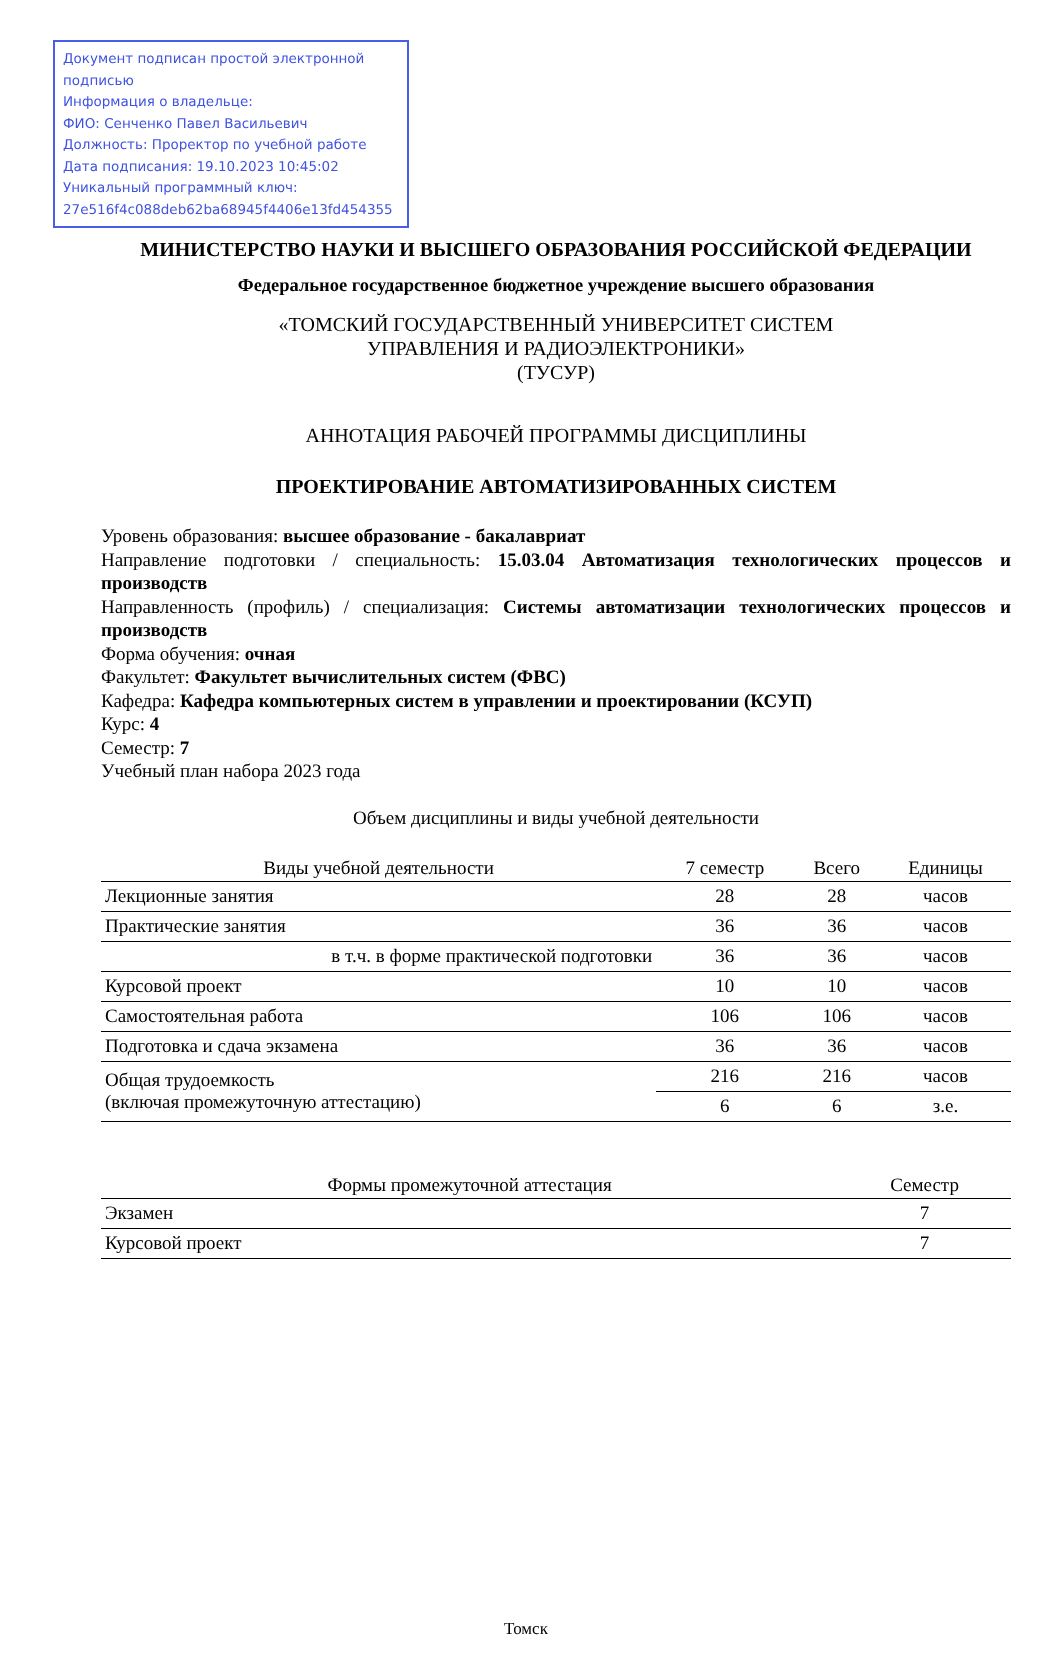Документ подписан простой электронной подписью
Информация о владельце:
ФИО: Сенченко Павел Васильевич
Должность: Проректор по учебной работе
Дата подписания: 19.10.2023 10:45:02
Уникальный программный ключ:
27e516f4c088deb62ba68945f4406e13fd454355
МИНИСТЕРСТВО НАУКИ И ВЫСШЕГО ОБРАЗОВАНИЯ РОССИЙСКОЙ ФЕДЕРАЦИИ
Федеральное государственное бюджетное учреждение высшего образования
«ТОМСКИЙ ГОСУДАРСТВЕННЫЙ УНИВЕРСИТЕТ СИСТЕМ
УПРАВЛЕНИЯ И РАДИОЭЛЕКТРОНИКИ»
(ТУСУР)
АННОТАЦИЯ РАБОЧЕЙ ПРОГРАММЫ ДИСЦИПЛИНЫ
ПРОЕКТИРОВАНИЕ АВТОМАТИЗИРОВАННЫХ СИСТЕМ
Уровень образования: высшее образование - бакалавриат
Направление подготовки / специальность: 15.03.04 Автоматизация технологических процессов и производств
Направленность (профиль) / специализация: Системы автоматизации технологических процессов и производств
Форма обучения: очная
Факультет: Факультет вычислительных систем (ФВС)
Кафедра: Кафедра компьютерных систем в управлении и проектировании (КСУП)
Курс: 4
Семестр: 7
Учебный план набора 2023 года
Объем дисциплины и виды учебной деятельности
| Виды учебной деятельности | 7 семестр | Всего | Единицы |
| --- | --- | --- | --- |
| Лекционные занятия | 28 | 28 | часов |
| Практические занятия | 36 | 36 | часов |
| в т.ч. в форме практической подготовки | 36 | 36 | часов |
| Курсовой проект | 10 | 10 | часов |
| Самостоятельная работа | 106 | 106 | часов |
| Подготовка и сдача экзамена | 36 | 36 | часов |
| Общая трудоемкость (включая промежуточную аттестацию) | 216 | 216 | часов |
| | 6 | 6 | з.е. |
| Формы промежуточной аттестация | Семестр |
| --- | --- |
| Экзамен | 7 |
| Курсовой проект | 7 |
Томск